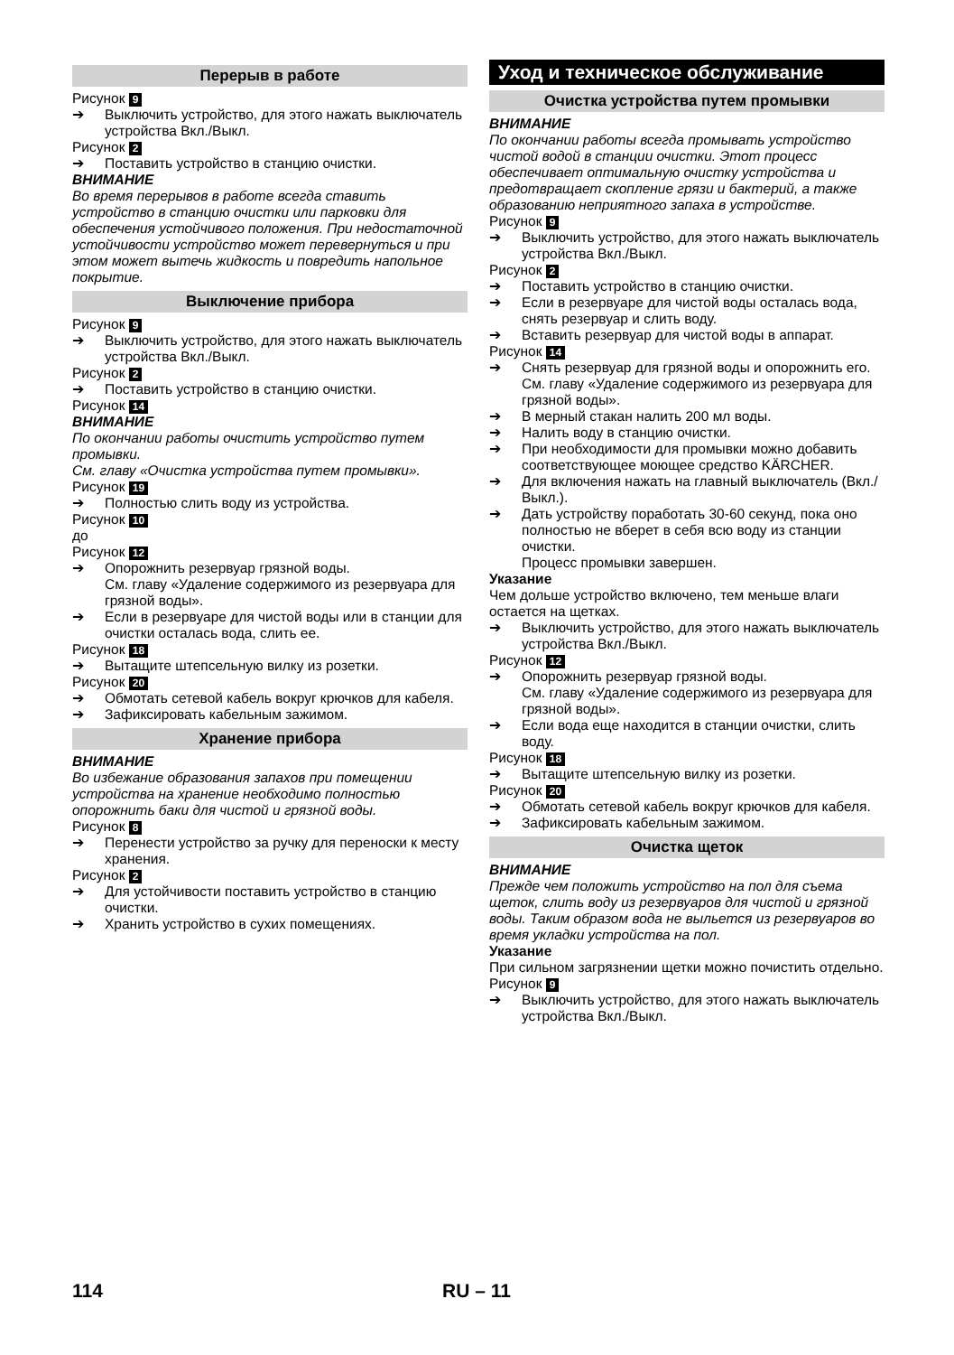Перерыв в работе
Рисунок 9
➔ Выключить устройство, для этого нажать выключатель устройства Вкл./Выкл.
Рисунок 2
➔ Поставить устройство в станцию очистки.
ВНИМАНИЕ
Во время перерывов в работе всегда ставить устройство в станцию очистки или парковки для обеспечения устойчивого положения. При недостаточной устойчивости устройство может перевернуться и при этом может вытечь жидкость и повредить напольное покрытие.
Выключение прибора
Рисунок 9
➔ Выключить устройство, для этого нажать выключатель устройства Вкл./Выкл.
Рисунок 2
➔ Поставить устройство в станцию очистки.
Рисунок 14
ВНИМАНИЕ
По окончании работы очистить устройство путем промывки.
См. главу «Очистка устройства путем промывки».
Рисунок 19
➔ Полностью слить воду из устройства.
Рисунок 10
до
Рисунок 12
➔ Опорожнить резервуар грязной воды.
См. главу «Удаление содержимого из резервуара для грязной воды».
➔ Если в резервуаре для чистой воды или в станции для очистки осталась вода, слить ее.
Рисунок 18
➔ Вытащите штепсельную вилку из розетки.
Рисунок 20
➔ Обмотать сетевой кабель вокруг крючков для кабеля.
➔ Зафиксировать кабельным зажимом.
Хранение прибора
ВНИМАНИЕ
Во избежание образования запахов при помещении устройства на хранение необходимо полностью опорожнить баки для чистой и грязной воды.
Рисунок 8
➔ Перенести устройство за ручку для переноски к месту хранения.
Рисунок 2
➔ Для устойчивости поставить устройство в станцию очистки.
➔ Хранить устройство в сухих помещениях.
Уход и техническое обслуживание
Очистка устройства путем промывки
ВНИМАНИЕ
По окончании работы всегда промывать устройство чистой водой в станции очистки. Этот процесс обеспечивает оптимальную очистку устройства и предотвращает скопление грязи и бактерий, а также образованию неприятного запаха в устройстве.
Рисунок 9
➔ Выключить устройство, для этого нажать выключатель устройства Вкл./Выкл.
Рисунок 2
➔ Поставить устройство в станцию очистки.
➔ Если в резервуаре для чистой воды осталась вода, снять резервуар и слить воду.
➔ Вставить резервуар для чистой воды в аппарат.
Рисунок 14
➔ Снять резервуар для грязной воды и опорожнить его.
См. главу «Удаление содержимого из резервуара для грязной воды».
➔ В мерный стакан налить 200 мл воды.
➔ Налить воду в станцию очистки.
➔ При необходимости для промывки можно добавить соответствующее моющее средство KÄRCHER.
➔ Для включения нажать на главный выключатель (Вкл./Выкл.).
➔ Дать устройству поработать 30-60 секунд, пока оно полностью не вберет в себя всю воду из станции очистки.
Процесс промывки завершен.
Указание
Чем дольше устройство включено, тем меньше влаги остается на щетках.
➔ Выключить устройство, для этого нажать выключатель устройства Вкл./Выкл.
Рисунок 12
➔ Опорожнить резервуар грязной воды.
См. главу «Удаление содержимого из резервуара для грязной воды».
➔ Если вода еще находится в станции очистки, слить воду.
Рисунок 18
➔ Вытащите штепсельную вилку из розетки.
Рисунок 20
➔ Обмотать сетевой кабель вокруг крючков для кабеля.
➔ Зафиксировать кабельным зажимом.
Очистка щеток
ВНИМАНИЕ
Прежде чем положить устройство на пол для съема щеток, слить воду из резервуаров для чистой и грязной воды. Таким образом вода не выльется из резервуаров во время укладки устройства на пол.
Указание
При сильном загрязнении щетки можно почистить отдельно.
Рисунок 9
➔ Выключить устройство, для этого нажать выключатель устройства Вкл./Выкл.
114 RU – 11